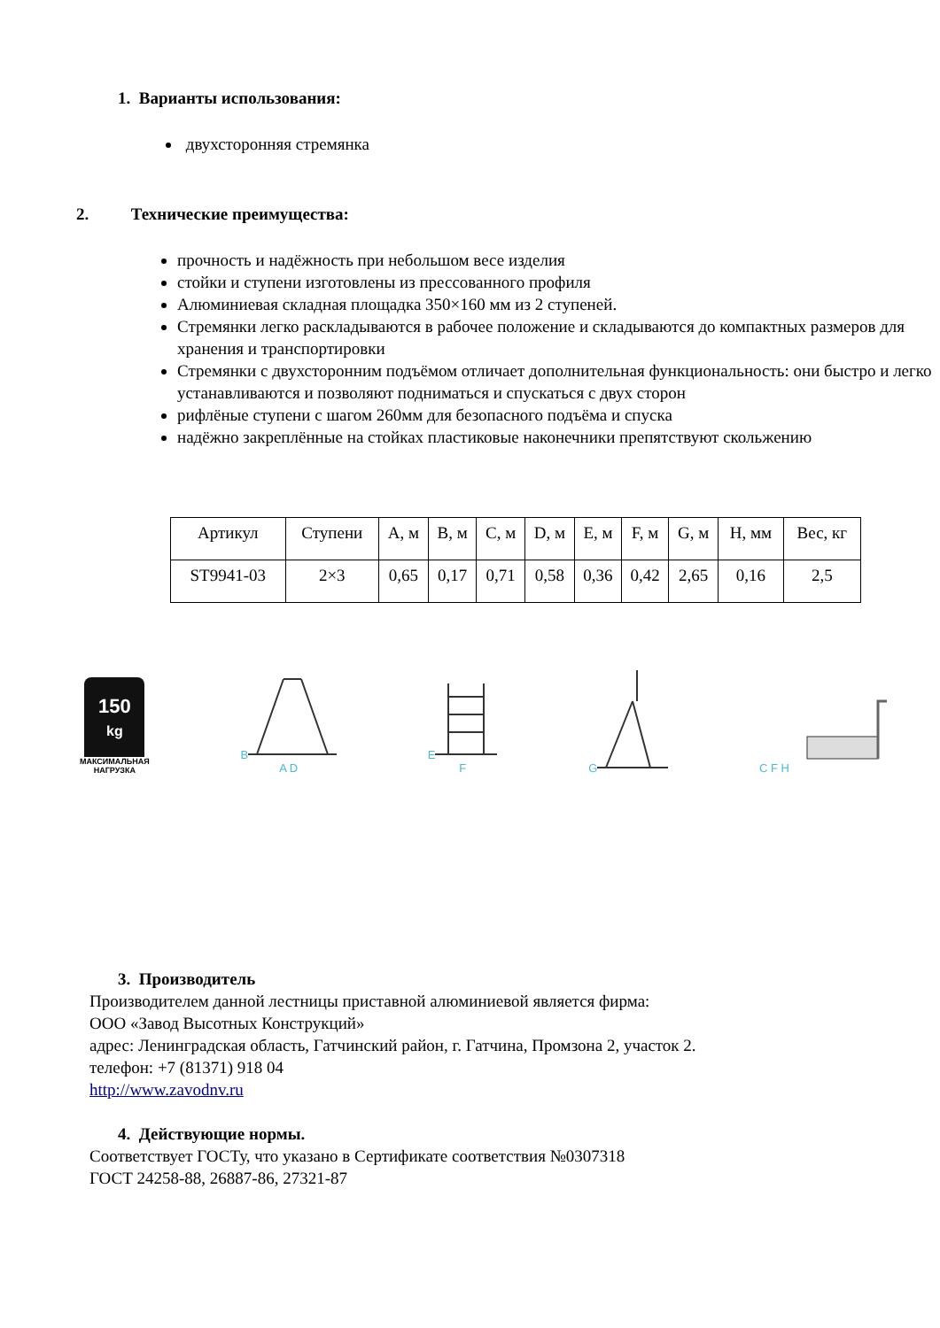1. Варианты использования:
двухсторонняя стремянка
2. Технические преимущества:
прочность и надёжность при небольшом весе изделия
стойки и ступени изготовлены из прессованного профиля
Алюминиевая складная площадка 350×160 мм из 2 ступеней.
Стремянки легко раскладываются в рабочее положение и складываются до компактных размеров для хранения и транспортировки
Стремянки с двухсторонним подъёмом отличает дополнительная функциональность: они быстро и легко устанавливаются и позволяют подниматься и спускаться с двух сторон
рифлёные ступени с шагом 260мм для безопасного подъёма и спуска
надёжно закреплённые на стойках пластиковые наконечники препятствуют скольжению
| Артикул | Ступени | A, м | B, м | C, м | D, м | E, м | F, м | G, м | H, мм | Вес, кг |
| ST9941-03 | 2×3 | 0,65 | 0,17 | 0,71 | 0,58 | 0,36 | 0,42 | 2,65 | 0,16 | 2,5 |
150
kg
МАКСИМАЛЬНАЯ
НАГРУЗКА
B
A D
E
F
G
C F H
3. Производитель
Производителем данной лестницы приставной алюминиевой является фирма:
ООО «Завод Высотных Конструкций»
адрес: Ленинградская область, Гатчинский район, г. Гатчина, Промзона 2, участок 2.
телефон: +7 (81371) 918 04
http://www.zavodnv.ru
4. Действующие нормы.
Соответствует ГОСТу, что указано в Сертификате соответствия №0307318
ГОСТ 24258-88, 26887-86, 27321-87